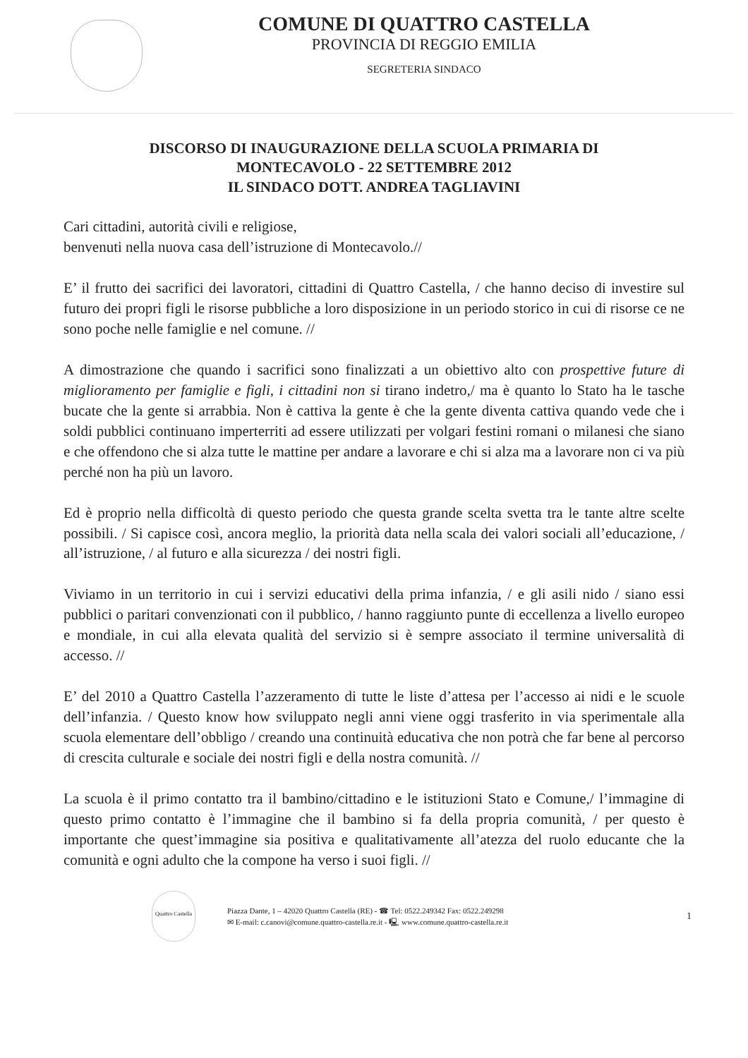COMUNE DI QUATTRO CASTELLA
PROVINCIA DI REGGIO EMILIA
SEGRETERIA SINDACO
DISCORSO DI INAUGURAZIONE DELLA SCUOLA PRIMARIA DI
MONTECAVOLO - 22 SETTEMBRE 2012
IL SINDACO DOTT. ANDREA TAGLIAVINI
Cari cittadini, autorità civili e religiose,
benvenuti nella nuova casa dell’istruzione di Montecavolo.//
E’ il frutto dei sacrifici dei lavoratori, cittadini di Quattro Castella, / che hanno deciso di investire sul futuro dei propri figli le risorse pubbliche a loro disposizione in un periodo storico in cui di risorse ce ne sono poche nelle famiglie e nel comune. //
A dimostrazione che quando i sacrifici sono finalizzati a un obiettivo alto con prospettive future di miglioramento per famiglie e figli, i cittadini non si tirano indetro,/ ma è quanto lo Stato ha le tasche bucate che la gente si arrabbia. Non è cattiva la gente è che la gente diventa cattiva quando vede che i soldi pubblici continuano imperterriti ad essere utilizzati per volgari festini romani o milanesi che siano e che offendono che si alza tutte le mattine per andare a lavorare e chi si alza ma a lavorare non ci va più perché non ha più un lavoro.
Ed è proprio nella difficoltà di questo periodo che questa grande scelta svetta tra le tante altre scelte possibili. / Si capisce così, ancora meglio, la priorità data nella scala dei valori sociali all’educazione, / all’istruzione, / al futuro e alla sicurezza / dei nostri figli.
Viviamo in un territorio in cui i servizi educativi della prima infanzia, / e gli asili nido / siano essi pubblici o paritari convenzionati con il pubblico, / hanno raggiunto punte di eccellenza a livello europeo e mondiale, in cui alla elevata qualità del servizio si è sempre associato il termine universalità di accesso. //
E’ del 2010 a Quattro Castella l’azzeramento di tutte le liste d’attesa per l’accesso ai nidi e le scuole dell’infanzia. / Questo know how sviluppato negli anni viene oggi trasferito in via sperimentale alla scuola elementare dell’obbligo / creando una continuità educativa che non potrà che far bene al percorso di crescita culturale e sociale dei nostri figli e della nostra comunità. //
La scuola è il primo contatto tra il bambino/cittadino e le istituzioni Stato e Comune,/ l’immagine di questo primo contatto è l’immagine che il bambino si fa della propria comunità, / per questo è importante che quest’immagine sia positiva e qualitativamente all’atezza del ruolo educante che la comunità e ogni adulto che la compone ha verso i suoi figli. //
Quattro Castella
Piazza Dante, 1 – 42020 Quattro Castella (RE) - ☎ Tel: 0522.249342 Fax: 0522.249298
✉ E-mail: c.canovi@comune.quattro-castella.re.it - 🖳 www.comune.quattro-castella.re.it
1